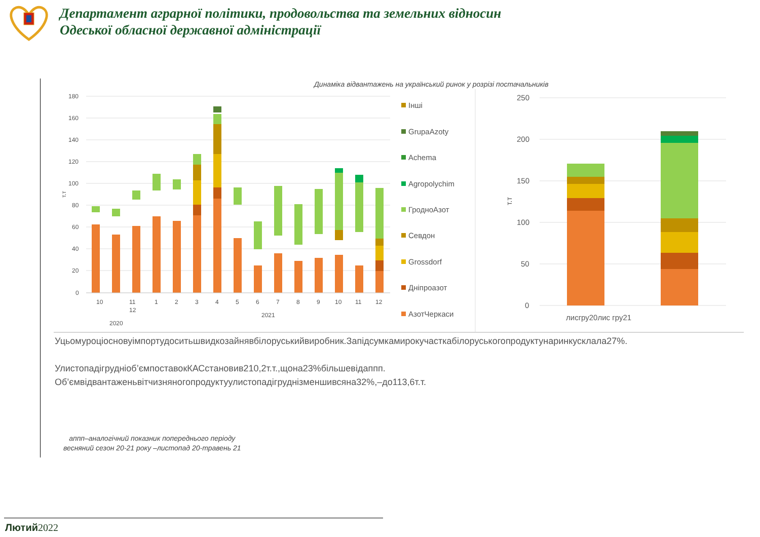Департамент аграрної політики, продовольства та земельних відносин
Одеської обласної державної адміністрації
Динаміка відвантажень на український ринок у розрізі постачальників
180
160
140
120
100
80
60
40
20
0
10
11
12
1
2
3
4
5
6
7
8
9
10
11
12
2021
2020
т.т
Інші
GrupaAzoty
Achema
Agropolychim
ГродноАзот
Севдон
Grossdorf
Дніпроазот
АзотЧеркаси
250
200
150
100
50
0
т.т
лисгру20лис гру21
Уцьомуроціосновуімпортудоситьшвидкозайнявбілоруськийвиробник.Запідсумкамирокучасткабілоруськогопродуктунаринкусклала27%.
Улистопадігрудніоб’ємпоставокКАСстановив210,2т.т.,щона23%більшевідаппп.
Об’ємвідвантаженьвітчизняногопродуктуулистопадігруднізменшивсяна32%,–до113,6т.т.
аппп–аналогічний показник попереднього періоду
весняний сезон 20-21 року –листопад 20-травень 21
Лютий2022